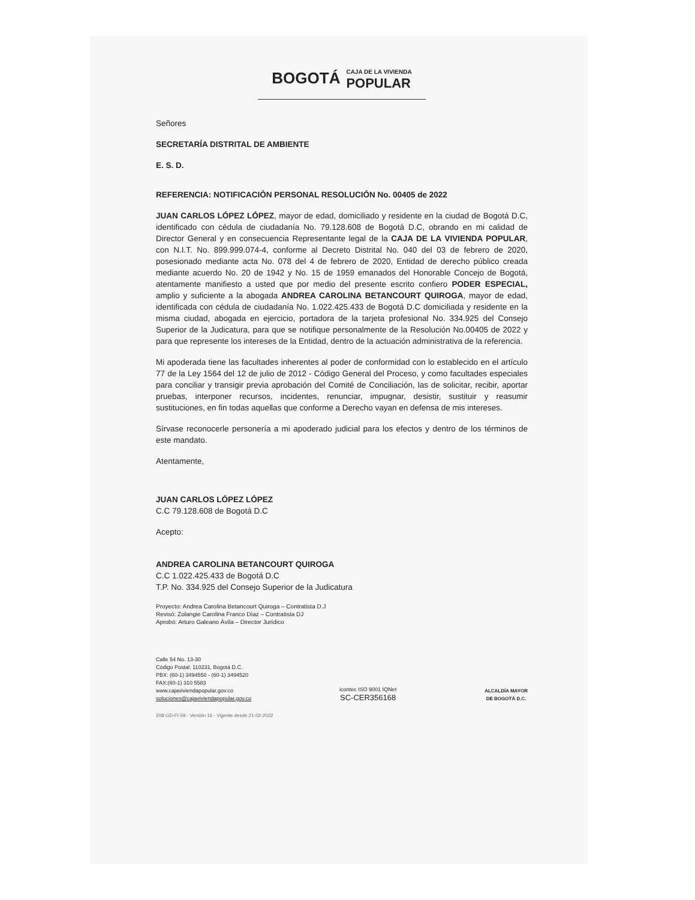BOGOTÁ CAJA DE LA VIVIENDA
POPULAR
Señores
SECRETARÍA DISTRITAL DE AMBIENTE
E. S. D.
REFERENCIA: NOTIFICACIÓN PERSONAL RESOLUCIÓN No. 00405 de 2022
JUAN CARLOS LÓPEZ LÓPEZ, mayor de edad, domiciliado y residente en la ciudad de Bogotá D.C, identificado con cédula de ciudadanía No. 79.128.608 de Bogotá D.C, obrando en mi calidad de Director General y en consecuencia Representante legal de la CAJA DE LA VIVIENDA POPULAR, con N.I.T. No. 899.999.074-4, conforme al Decreto Distrital No. 040 del 03 de febrero de 2020, posesionado mediante acta No. 078 del 4 de febrero de 2020, Entidad de derecho público creada mediante acuerdo No. 20 de 1942 y No. 15 de 1959 emanados del Honorable Concejo de Bogotá, atentamente manifiesto a usted que por medio del presente escrito confiero PODER ESPECIAL, amplio y suficiente a la abogada ANDREA CAROLINA BETANCOURT QUIROGA, mayor de edad, identificada con cédula de ciudadanía No. 1.022.425.433 de Bogotá D.C domiciliada y residente en la misma ciudad, abogada en ejercicio, portadora de la tarjeta profesional No. 334.925 del Consejo Superior de la Judicatura, para que se notifique personalmente de la Resolución No.00405 de 2022 y para que represente los intereses de la Entidad, dentro de la actuación administrativa de la referencia.
Mi apoderada tiene las facultades inherentes al poder de conformidad con lo establecido en el artículo 77 de la Ley 1564 del 12 de julio de 2012 - Código General del Proceso, y como facultades especiales para conciliar y transigir previa aprobación del Comité de Conciliación, las de solicitar, recibir, aportar pruebas, interponer recursos, incidentes, renunciar, impugnar, desistir, sustituir y reasumir sustituciones, en fin todas aquellas que conforme a Derecho vayan en defensa de mis intereses.
Sírvase reconocerle personería a mi apoderado judicial para los efectos y dentro de los términos de este mandato.
Atentamente,
JUAN CARLOS LÓPEZ LÓPEZ
C.C 79.128.608 de Bogotá D.C
Acepto:
ANDREA CAROLINA BETANCOURT QUIROGA
C.C 1.022.425.433 de Bogotá D.C
T.P. No. 334.925 del Consejo Superior de la Judicatura
Proyecto: Andrea Carolina Betancourt Quiroga – Contratista D.J
Revisó: Zolangie Carolina Franco Díaz – Contratista DJ
Aprobó: Arturo Galeano Ávila – Director Jurídico
Calle 54 No. 13-30
Código Postal: 110231, Bogotá D.C.
PBX: (60-1) 3494550 - (60-1) 3494520
FAX:(60-1) 310 5583
www.cajaviviendapopular.gov.co
soluciones@cajaviviendapopular.gov.co
icontec ISO 9001 IQNet
SC-CER356168
ALCALDÍA MAYOR
DE BOGOTÁ D.C.
208-GD-FI-59 - Versión 16 - Vigente desde 21-02-2022